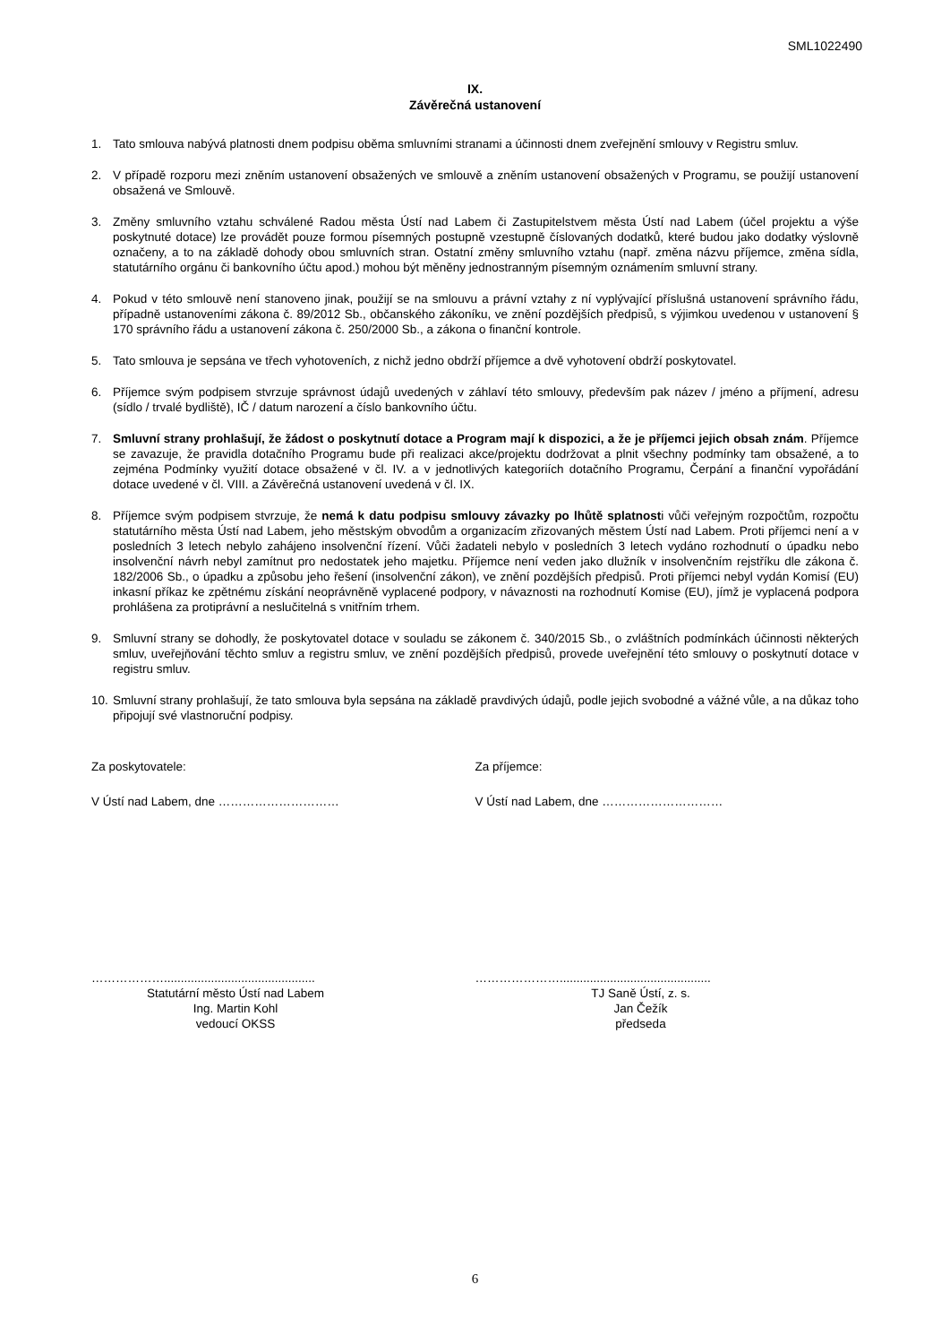SML1022490
IX.
Závěrečná ustanovení
1. Tato smlouva nabývá platnosti dnem podpisu oběma smluvními stranami a účinnosti dnem zveřejnění smlouvy v Registru smluv.
2. V případě rozporu mezi zněním ustanovení obsažených ve smlouvě a zněním ustanovení obsažených v Programu, se použijí ustanovení obsažená ve Smlouvě.
3. Změny smluvního vztahu schválené Radou města Ústí nad Labem či Zastupitelstvem města Ústí nad Labem (účel projektu a výše poskytnuté dotace) lze provádět pouze formou písemných postupně vzestupně číslovaných dodatků, které budou jako dodatky výslovně označeny, a to na základě dohody obou smluvních stran. Ostatní změny smluvního vztahu (např. změna názvu příjemce, změna sídla, statutárního orgánu či bankovního účtu apod.) mohou být měněny jednostranným písemným oznámením smluvní strany.
4. Pokud v této smlouvě není stanoveno jinak, použijí se na smlouvu a právní vztahy z ní vyplývající příslušná ustanovení správního řádu, případně ustanoveními zákona č. 89/2012 Sb., občanského zákoníku, ve znění pozdějších předpisů, s výjimkou uvedenou v ustanovení § 170 správního řádu a ustanovení zákona č. 250/2000 Sb., a zákona o finanční kontrole.
5. Tato smlouva je sepsána ve třech vyhotoveních, z nichž jedno obdrží příjemce a dvě vyhotovení obdrží poskytovatel.
6. Příjemce svým podpisem stvrzuje správnost údajů uvedených v záhlaví této smlouvy, především pak název / jméno a příjmení, adresu (sídlo / trvalé bydliště), IČ / datum narození a číslo bankovního účtu.
7. Smluvní strany prohlašují, že žádost o poskytnutí dotace a Program mají k dispozici, a že je příjemci jejich obsah znám. Příjemce se zavazuje, že pravidla dotačního Programu bude při realizaci akce/projektu dodržovat a plnit všechny podmínky tam obsažené, a to zejména Podmínky využití dotace obsažené v čl. IV. a v jednotlivých kategoriích dotačního Programu, Čerpání a finanční vypořádání dotace uvedené v čl. VIII. a Závěrečná ustanovení uvedená v čl. IX.
8. Příjemce svým podpisem stvrzuje, že nemá k datu podpisu smlouvy závazky po lhůtě splatnosti vůči veřejným rozpočtům, rozpočtu statutárního města Ústí nad Labem, jeho městským obvodům a organizacím zřizovaných městem Ústí nad Labem. Proti příjemci není a v posledních 3 letech nebylo zahájeno insolvenční řízení. Vůči žadateli nebylo v posledních 3 letech vydáno rozhodnutí o úpadku nebo insolvenční návrh nebyl zamítnut pro nedostatek jeho majetku. Příjemce není veden jako dlužník v insolvenčním rejstříku dle zákona č. 182/2006 Sb., o úpadku a způsobu jeho řešení (insolvenční zákon), ve znění pozdějších předpisů. Proti příjemci nebyl vydán Komisí (EU) inkasní příkaz ke zpětnému získání neoprávněně vyplacené podpory, v návaznosti na rozhodnutí Komise (EU), jímž je vyplacená podpora prohlášena za protiprávní a neslučitelná s vnitřním trhem.
9. Smluvní strany se dohodly, že poskytovatel dotace v souladu se zákonem č. 340/2015 Sb., o zvláštních podmínkách účinnosti některých smluv, uveřejňování těchto smluv a registru smluv, ve znění pozdějších předpisů, provede uveřejnění této smlouvy o poskytnutí dotace v registru smluv.
10. Smluvní strany prohlašují, že tato smlouva byla sepsána na základě pravdivých údajů, podle jejich svobodné a vážné vůle, a na důkaz toho připojují své vlastnoruční podpisy.
Za poskytovatele:
V Ústí nad Labem, dne …………………………
Za příjemce:
V Ústí nad Labem, dne …………………………
……………….............................................
Statutární město Ústí nad Labem
Ing. Martin Kohl
vedoucí OKSS
………………….............................................
TJ Saně Ústí, z. s.
Jan Čežík
předseda
6